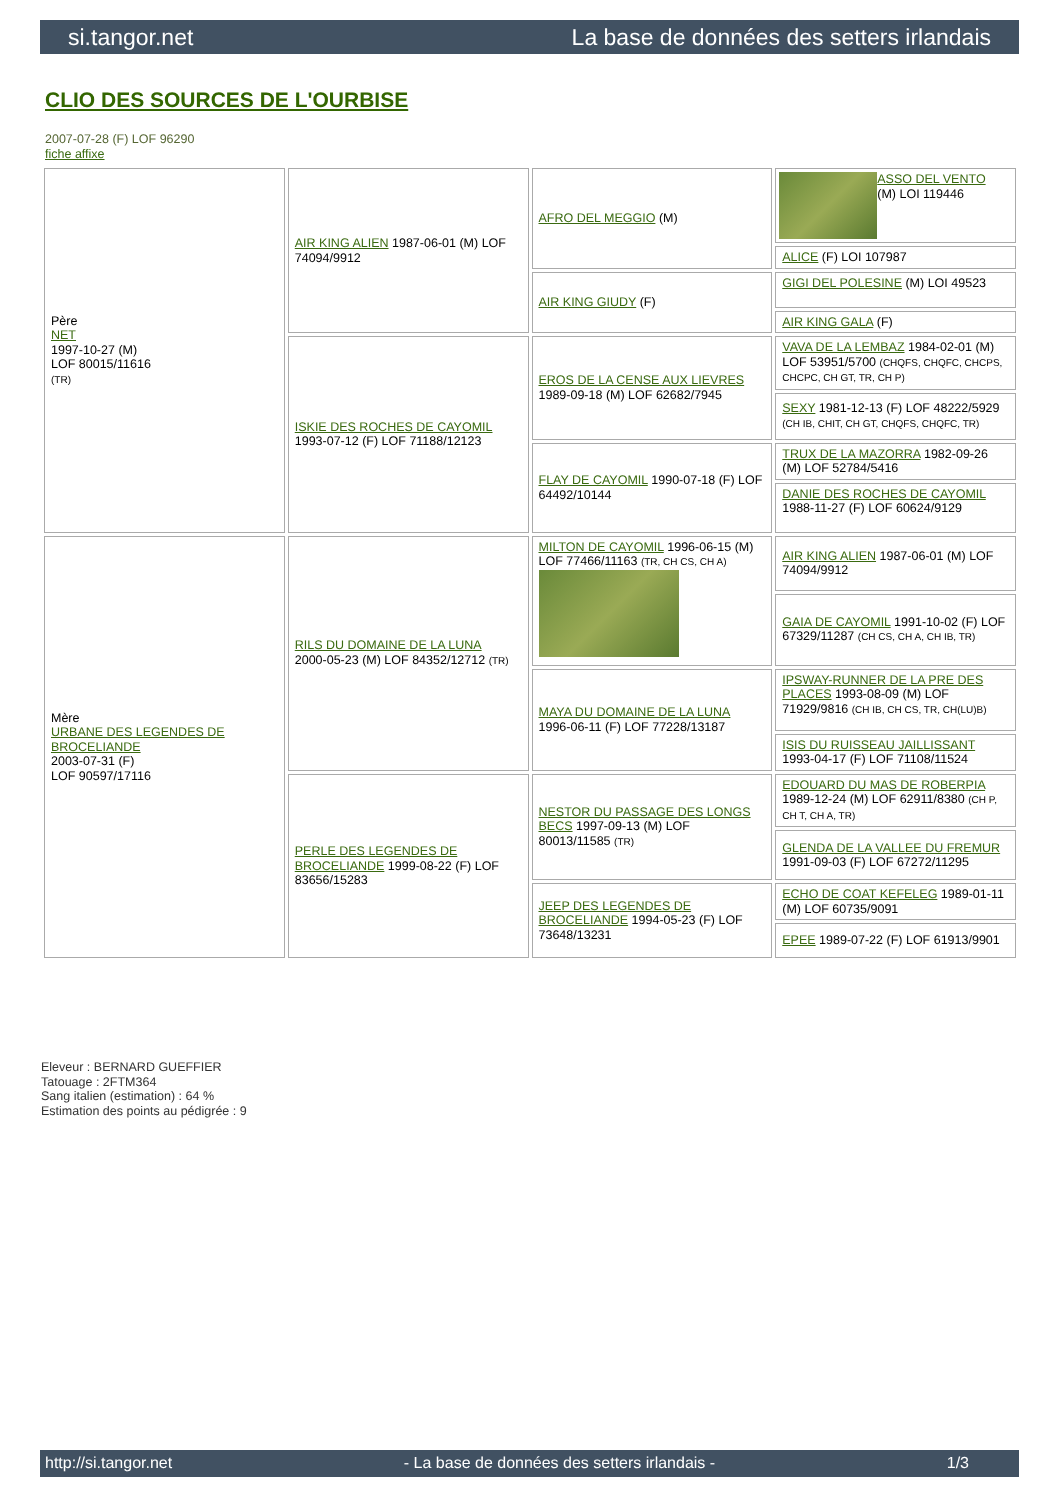si.tangor.net La base de données des setters irlandais
CLIO DES SOURCES DE L'OURBISE
2007-07-28 (F) LOF 96290
fiche affixe
| Père NET 1997-10-27 (M) LOF 80015/11616 (TR) | AIR KING ALIEN 1987-06-01 (M) LOF 74094/9912 | AFRO DEL MEGGIO (M) | ASSO DEL VENTO (M) LOI 119446 |
| | | | ALICE (F) LOI 107987 |
| | | AIR KING GIUDY (F) | GIGI DEL POLESINE (M) LOI 49523 |
| | | | AIR KING GALA (F) |
| | ISKIE DES ROCHES DE CAYOMIL 1993-07-12 (F) LOF 71188/12123 | EROS DE LA CENSE AUX LIEVRES 1989-09-18 (M) LOF 62682/7945 | VAVA DE LA LEMBAZ 1984-02-01 (M) LOF 53951/5700 (CHQFS, CHQFC, CHCPS, CHCPC, CH GT, TR, CH P) |
| | | | SEXY 1981-12-13 (F) LOF 48222/5929 (CH IB, CHIT, CH GT, CHQFS, CHQFC, TR) |
| | | FLAY DE CAYOMIL 1990-07-18 (F) LOF 64492/10144 | TRUX DE LA MAZORRA 1982-09-26 (M) LOF 52784/5416 |
| | | | DANIE DES ROCHES DE CAYOMIL 1988-11-27 (F) LOF 60624/9129 |
| Mère URBANE DES LEGENDES DE BROCELIANDE 2003-07-31 (F) LOF 90597/17116 | RILS DU DOMAINE DE LA LUNA 2000-05-23 (M) LOF 84352/12712 (TR) | MILTON DE CAYOMIL 1996-06-15 (M) LOF 77466/11163 (TR, CH CS, CH A) | AIR KING ALIEN 1987-06-01 (M) LOF 74094/9912 |
| | | | GAIA DE CAYOMIL 1991-10-02 (F) LOF 67329/11287 (CH CS, CH A, CH IB, TR) |
| | | MAYA DU DOMAINE DE LA LUNA 1996-06-11 (F) LOF 77228/13187 | IPSWAY-RUNNER DE LA PRE DES PLACES 1993-08-09 (M) LOF 71929/9816 (CH IB, CH CS, TR, CH(LU)B) |
| | | | ISIS DU RUISSEAU JAILLISSANT 1993-04-17 (F) LOF 71108/11524 |
| | PERLE DES LEGENDES DE BROCELIANDE 1999-08-22 (F) LOF 83656/15283 | NESTOR DU PASSAGE DES LONGS BECS 1997-09-13 (M) LOF 80013/11585 (TR) | EDOUARD DU MAS DE ROBERPIA 1989-12-24 (M) LOF 62911/8380 (CH P, CH T, CH A, TR) |
| | | | GLENDA DE LA VALLEE DU FREMUR 1991-09-03 (F) LOF 67272/11295 |
| | | JEEP DES LEGENDES DE BROCELIANDE 1994-05-23 (F) LOF 73648/13231 | ECHO DE COAT KEFELEG 1989-01-11 (M) LOF 60735/9091 |
| | | | EPEE 1989-07-22 (F) LOF 61913/9901 |
Eleveur : BERNARD GUEFFIER
Tatouage : 2FTM364
Sang italien (estimation) : 64 %
Estimation des points au pédigrée : 9
http://si.tangor.net - La base de données des setters irlandais - 1/3